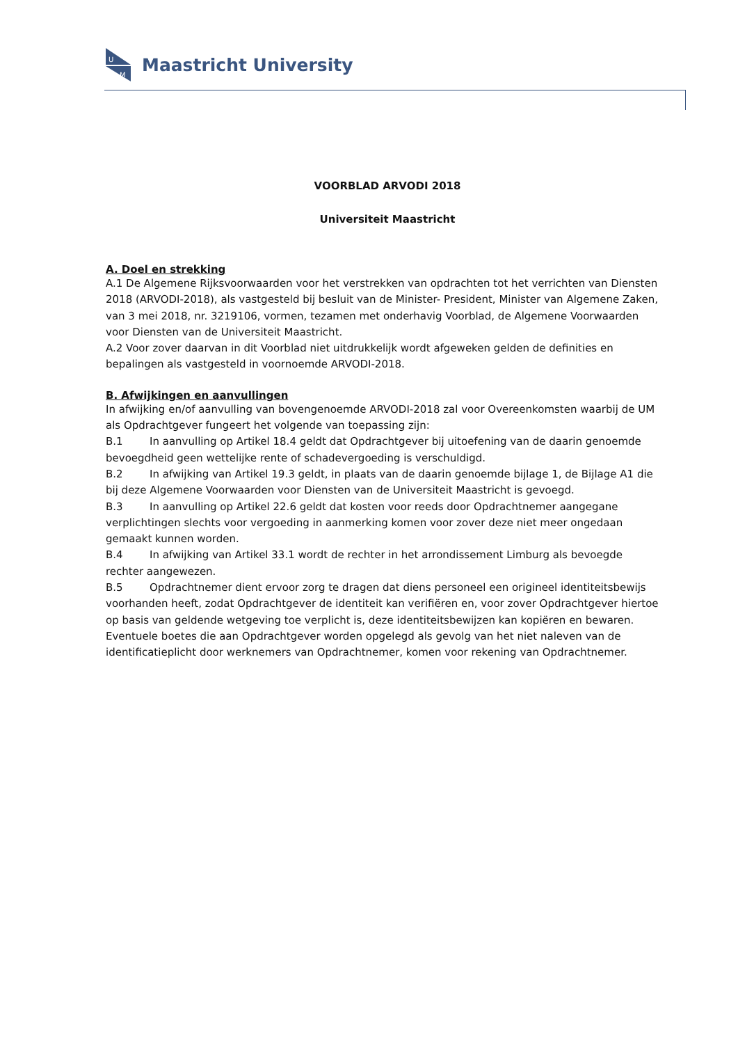U
M
Maastricht University
VOORBLAD ARVODI 2018
Universiteit Maastricht
A. Doel en strekking
A.1 De Algemene Rijksvoorwaarden voor het verstrekken van opdrachten tot het verrichten van Diensten 2018 (ARVODI-2018), als vastgesteld bij besluit van de Minister- President, Minister van Algemene Zaken, van 3 mei 2018, nr. 3219106, vormen, tezamen met onderhavig Voorblad, de Algemene Voorwaarden voor Diensten van de Universiteit Maastricht.
A.2 Voor zover daarvan in dit Voorblad niet uitdrukkelijk wordt afgeweken gelden de definities en bepalingen als vastgesteld in voornoemde ARVODI-2018.
B. Afwijkingen en aanvullingen
In afwijking en/of aanvulling van bovengenoemde ARVODI-2018 zal voor Overeenkomsten waarbij de UM als Opdrachtgever fungeert het volgende van toepassing zijn:
B.1 In aanvulling op Artikel 18.4 geldt dat Opdrachtgever bij uitoefening van de daarin genoemde bevoegdheid geen wettelijke rente of schadevergoeding is verschuldigd.
B.2 In afwijking van Artikel 19.3 geldt, in plaats van de daarin genoemde bijlage 1, de Bijlage A1 die bij deze Algemene Voorwaarden voor Diensten van de Universiteit Maastricht is gevoegd.
B.3 In aanvulling op Artikel 22.6 geldt dat kosten voor reeds door Opdrachtnemer aangegane verplichtingen slechts voor vergoeding in aanmerking komen voor zover deze niet meer ongedaan gemaakt kunnen worden.
B.4 In afwijking van Artikel 33.1 wordt de rechter in het arrondissement Limburg als bevoegde rechter aangewezen.
B.5 Opdrachtnemer dient ervoor zorg te dragen dat diens personeel een origineel identiteitsbewijs voorhanden heeft, zodat Opdrachtgever de identiteit kan verifiëren en, voor zover Opdrachtgever hiertoe op basis van geldende wetgeving toe verplicht is, deze identiteitsbewijzen kan kopiëren en bewaren. Eventuele boetes die aan Opdrachtgever worden opgelegd als gevolg van het niet naleven van de identificatieplicht door werknemers van Opdrachtnemer, komen voor rekening van Opdrachtnemer.